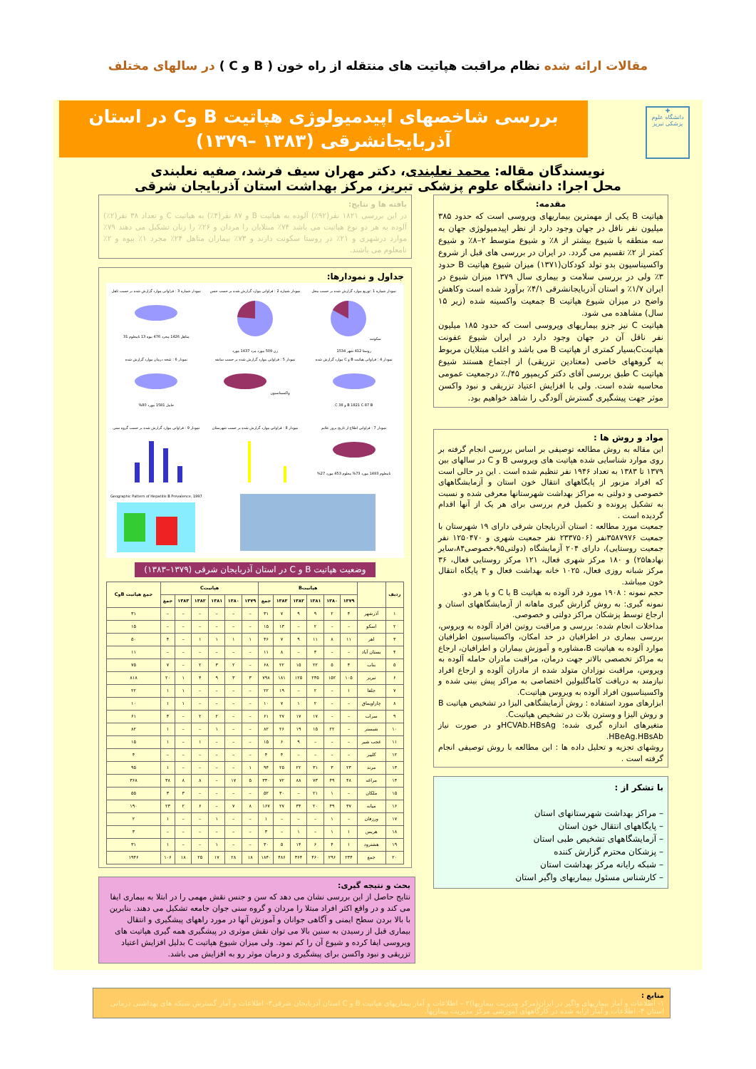مقالات ارائه شده نظام مراقبت هپاتیت های منتقله از راه خون ( B و C ) در سالهای مختلف
✚
دانشگاه علوم پزشکی تبریز
بررسی شاخصهای اپیدمیولوژی هپاتیت B وC در استان آذربایجانشرقی (۱۳۸۳ –۱۳۷۹)
نویسندگان مقاله: محمد نعلبندی، دکتر مهران سیف فرشد، صفیه نعلبندی
محل اجرا: دانشگاه علوم پزشکی تبریز، مرکز بهداشت استان آذربایجان شرقی
مقدمه:
هپاتیت B یکی از مهمترین بیماریهای ویروسی است که حدود ۳۸۵ میلیون نفر ناقل در جهان وجود دارد از نظر اپیدمیولوژی جهان به سه منطقه با شیوع بیشتر از ۸٪ و شیوع متوسط ۲–۸٪ و شیوع کمتر از ۲٪ تقسیم می گردد. در ایران در بررسی های قبل از شروع واکسیناسیون بدو تولد کودکان(۱۳۷۱) میزان شیوع هپاتیت B حدود ۳٪ ولی در بررسی سلامت و بیماری سال ۱۳۷۹ میزان شیوع در ایران ۱/۷٪ و استان آذربایجانشرقی ۴/۱٪ برآورد شده است وکاهش واضح در میزان شیوع هپاتیت B جمعیت واکسینه شده (زیر ۱۵ سال) مشاهده می شود.
هپاتیت C نیز جزو بیماریهای ویروسی است که حدود ۱۸۵ میلیون نفر ناقل آن در جهان وجود دارد در ایران شیوع عفونت هپاتیتCبسیار کمتری از هپاتیت B می باشد و اغلب مبتلایان مربوط به گروههای خاصی (معتادین تزریقی) از اجتماع هستند شیوع هپاتیت C طبق بررسی آقای دکتر کریمپور ۴۵/.٪ درجمعیت عمومی محاسبه شده است. ولی با افزایش اعتیاد تزریقی و نبود واکسن موثر جهت پیشگیری گسترش آلودگی را شاهد خواهیم بود.
مواد و روش ها :
این مقاله به روش مطالعه توصیفی بر اساس بررسی انجام گرفته بر روی موارد شناسایی شده هپاتیت های ویروسی B و C در سالهای بین ۱۳۷۹ تا ۱۳۸۳ به تعداد ۱۹۴۶ نفر تنظیم شده است . این در حالی است که افراد مزبور از پایگاههای انتقال خون استان و آزمایشگاههای خصوصی و دولتی به مراکز بهداشت شهرستانها معرفی شده و نسبت به تشکیل پرونده و تکمیل فرم بررسی برای هر یک از آنها اقدام گردیده است .
جمعیت مورد مطالعه : استان آذربایجان شرقی دارای ۱۹ شهرستان با جمعیت ۳۵۸۷۹۷۶نفر (۲۳۳۷۵۰۶ نفر جمعیت شهری و ۱۲۵۰۴۷۰ نفر جمعیت روستایی)، دارای ۲۰۴ آزمایشگاه (دولتی۹۵،خصوصی۸۴،سایر نهادها۲۵) و ۱۸۰ مرکز شهری فعال، ۱۲۱ مرکز روستایی فعال، ۳۶ مرکز شبانه روزی فعال، ۱۰۲۵ خانه بهداشت فعال و ۳ پایگاه انتقال خون میباشد.
حجم نمونه : ۱۹۰۸ مورد فرد آلوده به هپاتیت B یا C و یا هر دو.
نمونه گیری: به روش گزارش گیری ماهانه از آزمایشگاههای استان و ارجاع توسط پزشکان مراکز دولتی و خصوصی.
مداخلات انجام شده: بررسی و مراقبت روتین افراد آلوده به ویروس، بررسی بیماری در اطرافیان در حد امکان، واکسیناسیون اطرافیان موارد آلوده به هپاتیت B،مشاوره و آموزش بیماران و اطرافیان، ارجاع به مراکز تخصصی بالاتر جهت درمان، مراقبت مادران حامله آلوده به ویروس، مراقبت نوزادان متولد شده از مادران آلوده و ارجاع افراد نیازمند به دریافت کاماگلبولین اختصاصی به مراکز پیش بینی شده و واکسیناسیون افراد آلوده به ویروس هپاتیتC.
ابزارهای مورد استفاده : روش آزمایشگاهی الیزا در تشخیص هپاتیت B و روش الیزا و وسترن بلات در تشخیص هپاتیتC.
متغیرهای اندازه گیری شده: HCVAb.HBsAgو در صورت نیاز HBeAg.HBsAb.
روشهای تجزیه و تحلیل داده ها : این مطالعه با روش توصیفی انجام گرفته است .
با تشکر از :
– مراکز بهداشت شهرستانهای استان
– پایگاههای انتقال خون استان
– آزمایشگاههای تشخیص طبی استان
– پزشکان محترم گزارش کننده
– شبکه رایانه مرکز بهداشت استان
– کارشناس مسئول بیماریهای واگیر استان
یافته ها و نتایج:
در این بررسی ۱۸۲۱ نفر(۹۲٪) آلوده به هپاتیت B و ۸۷ نفر(۴٪) به هپاتیت C و تعداد ۳۸ نفر(۲٪) آلوده به هر دو نوع هپاتیت می باشد ۷۴٪ مبتلایان را مردان و ۲۶٪ را زنان تشکیل می دهند ۷۹٪ موارد درشهری و ۲۱٪ در روستا سکونت دارند و ۷۳٪ بیماران متاهل ۲۴٪ مجرد ۱٪ بیوه و ۲٪ نامعلوم می باشند.
جداول و نمودارها:
نمودار شماره 1 :توزیع موارد گزارش شده بر حسب محل سکونت
روستا 412 شهر 1534
نمودار شماره 2 : فراوانی موارد گزارش شده بر حسب جنس
زن 509 مورد مرد 1437 مورد
نمودار شماره 3 : فراوانی موارد گزارش شده بر حسب تاهل
متاهل 1426 مجرد 476 بیوه 13 نامعلوم 31
نمودار 4 : فراوانی هپاتیت B و C موارد گزارش شده
B 1821 C 87 B و C 38
نمودار 5 : فراوانی موارد گزارش شده بر حسب سابقه واکسیناسیون
نمودار 6 : نتیجه درمان موارد گزارش شده
حامل 1581 مورد 80%
نمودار 7 : فراوانی اطلاع از تاریخ بروز علایم
نامعلوم 1493 مورد 73% معلوم 453 مورد 27%
نمودار 8 : فراوانی موارد گزارش شده بر حسب شهرستان
نمودار 9 : فراوانی موارد گزارش شده بر حسب گروه سنی
Geographic Pattern of Hepatitis B Prevalence, 1997
وضعیت هپاتیت B و C در استان آذربایجان شرقی (۱۳۷۹–۱۳۸۳)
| ردیف | | هپاتیتB | | | | | | هپاتیتC | | | | | | جمع هپاتیت BوC |
| --- | --- | --- | --- | --- | --- | --- | --- | --- | --- | --- | --- | --- | --- | --- |
| | | ۱۳۷۹ | ۱۳۸۰ | ۱۳۸۱ | ۱۳۸۲ | ۱۳۸۳ | جمع | ۱۳۷۹ | ۱۳۸۰ | ۱۳۸۱ | ۱۳۸۲ | ۱۳۸۳ | جمع | |
| ۱ | آذرشهر | ۴ | ۲ | ۹ | ۹ | ۷ | ۳۱ | – | – | – | – | – | – | ۳۱ |
| ۲ | اسکو | – | – | ۲ | – | ۱۳ | ۱۵ | – | – | – | – | – | – | ۱۵ |
| ۳ | اهر | ۱۱ | ۸ | ۱۱ | ۹ | ۷ | ۴۶ | ۱ | ۱ | ۱ | ۱ | – | ۴ | ۵۰ |
| ۴ | بستان آباد | – | – | ۳ | – | ۸ | ۱۱ | – | – | – | – | – | – | ۱۱ |
| ۵ | بناب | ۴ | ۵ | ۲۲ | ۱۵ | ۲۲ | ۶۸ | – | ۲ | ۳ | ۲ | – | ۷ | ۷۵ |
| ۶ | تبریز | ۱۰۵ | ۱۵۲ | ۲۳۵ | ۱۲۵ | ۱۸۱ | ۷۹۸ | ۳ | ۳ | ۹ | ۴ | ۱ | ۲۰ | ۸۱۸ |
| ۷ | جلفا | ۱ | – | ۲ | – | ۱۹ | ۲۲ | – | – | – | – | ۱ | ۱ | ۲۲ |
| ۸ | چاراویماق | – | – | ۲ | ۱ | ۷ | ۱۰ | – | – | – | – | ۱ | ۱ | ۱۰ |
| ۹ | سراب | – | – | ۱۷ | ۱۷ | ۲۷ | ۶۱ | – | – | ۲ | ۲ | – | ۴ | ۶۱ |
| ۱۰ | شبستر | – | ۲۲ | ۱۵ | ۱۹ | ۲۶ | ۸۲ | – | – | ۱ | – | – | ۱ | ۸۲ |
| ۱۱ | عجب شیر | – | – | – | ۹ | ۶ | ۱۵ | – | – | – | ۱ | – | ۱ | ۱۵ |
| ۱۲ | کلیبر | – | – | – | – | ۴ | ۴ | – | – | – | – | – | – | ۴ |
| ۱۳ | مرند | ۲۳ | ۳ | ۳۱ | ۲۲ | ۲۵ | ۹۴ | ۱ | – | – | – | – | ۱ | ۹۵ |
| ۱۴ | مراغه | ۴۸ | ۴۹ | ۷۳ | ۸۸ | ۷۲ | ۳۳۰ | ۵ | ۱۷ | – | ۸ | ۸ | ۳۸ | ۳۶۸ |
| ۱۵ | ملکان | – | ۱ | ۲۱ | – | ۳۰ | ۵۲ | – | – | – | – | ۳ | ۳ | ۵۵ |
| ۱۶ | میانه | ۳۷ | ۴۹ | ۲۰ | ۳۴ | ۲۷ | ۱۶۷ | ۸ | ۷ | – | ۶ | ۲ | ۲۳ | ۱۹۰ |
| ۱۷ | ورزقان | – | ۱ | – | – | – | ۱ | – | – | ۱ | – | – | ۱ | ۲ |
| ۱۸ | هریس | ۱ | ۱ | – | ۱ | – | ۳ | – | – | – | – | – | – | ۳ |
| ۱۹ | هشترود | ۱ | ۴ | ۶ | ۱۴ | ۵ | ۳۰ | – | – | ۱ | – | – | ۱ | ۳۱ |
| ۲۰ | جمع | ۲۳۴ | ۲۹۶ | ۴۶۰ | ۳۶۴ | ۴۸۶ | ۱۸۴۰ | ۱۸ | ۲۸ | ۱۷ | ۲۵ | ۱۸ | ۱۰۶ | ۱۹۴۶ |
بحث و نتیجه گیری:
نتایج حاصل از این بررسی نشان می دهد که سن و جنس نقش مهمی را در ابتلا به بیماری ایفا می کند و در واقع اکثر افراد مبتلا را مردان و گروه سنی جوان جامعه تشکیل می دهند. بنابرین با بالا بردن سطح ایمنی و آگاهی جوانان و آموزش آنها در مورد راههای پیشگیری و انتقال بیماری قبل از رسیدن به سنین بالا می توان نقش موثری در پیشگیری همه گیری هپاتیت های ویروسی ایفا کرده و شیوع آن را کم نمود. ولی میزان شیوع هپاتیت C بدلیل افزایش اعتیاد تزریقی و نبود واکسن برای پیشگیری و درمان موثر رو به افزایش می باشد.
منابع :
۱- اطلاعات و آمار بیماریهای واگیر در ایران(مرکز مدیریت بیماریها)۲ – اطلاعات و آمار بیماریهای هپاتیت B و C استان آذربایجان شرقی۳- اطلاعات و آمار گسترش شبکه های بهداشتی درمانی استان ۴- اطلاعات و آمار ارایه شده در کارگاههای آموزشی مرکز مدیریت بیماریها.